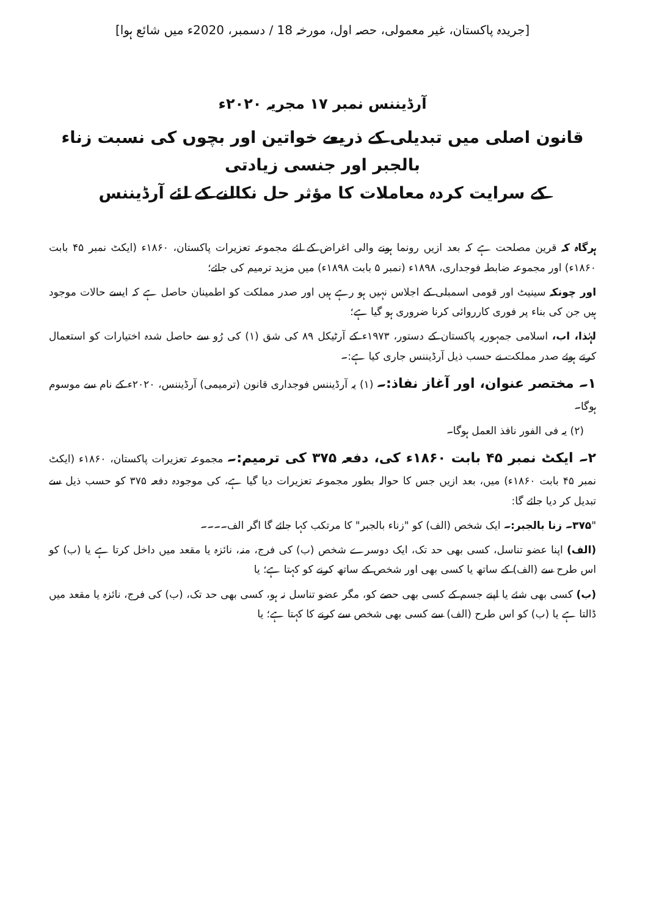[جریدہ پاکستان، غیر معمولی، حصہ اول، مورخہ 18 / دسمبر، 2020ء میں شائع ہوا]
آرڈیننس نمبر ۱۷ مجریہ ۲۰۲۰ء
قانون اصلی میں تبدیلی کے ذریعے خواتین اور بچوں کی نسبت زناء بالجبر اور جنسی زیادتی
کے سرایت کردہ معاملات کا مؤثر حل نکالنے کے لئے آرڈیننس
ہرگاہ کہ قرین مصلحت ہے کہ بعد ازیں رونما ہونے والی اغراض کے لئے مجموعہ تعزیرات پاکستان، ۱۸۶۰ء (ایکٹ نمبر ۴۵ بابت ۱۸۶۰ء) اور مجموعہ ضابطہ فوجداری، ۱۸۹۸ء (نمبر ۵ بابت ۱۸۹۸ء) میں مزید ترمیم کی جائے؛
اور چونکہ سینیٹ اور قومی اسمبلی کے اجلاس نہیں ہو رہے ہیں اور صدر مملکت کو اطمینان حاصل ہے کہ ایسے حالات موجود ہیں جن کی بناء پر فوری کارروائی کرنا ضروری ہو گیا ہے؛
لہٰذا، اب، اسلامی جمہوریہ پاکستان کے دستور، ۱۹۷۳ء کے آرٹیکل ۸۹ کی شق (۱) کی رُو سے حاصل شدہ اختیارات کو استعمال کرتے ہوئے صدر مملکت نے حسب ذیل آرڈیننس جاری کیا ہے:۔
۱۔ مختصر عنوان، اور آغاز نفاذ:۔ (۱) یہ آرڈیننس فوجداری قانون (ترمیمی) آرڈیننس، ۲۰۲۰ء کے نام سے موسوم ہوگا۔
(۲) یہ فی الفور نافذ العمل ہوگا۔
۲۔ ایکٹ نمبر ۴۵ بابت ۱۸۶۰ء کی، دفعہ ۳۷۵ کی ترمیم:۔ مجموعہ تعزیرات پاکستان، ۱۸۶۰ء (ایکٹ نمبر ۴۵ بابت ۱۸۶۰ء) میں، بعد ازیں جس کا حوالہ بطور مجموعہ تعزیرات دیا گیا ہے، کی موجودہ دفعہ ۳۷۵ کو حسب ذیل سے تبدیل کر دیا جائے گا:
"۳۷۵۔ زنا بالجبر:۔ ایک شخص (الف) کو "زناء بالجبر" کا مرتکب کہا جائے گا اگر الف۔۔۔۔
(الف) اپنا عضو تناسل، کسی بھی حد تک، ایک دوسرے شخص (ب) کی فرج، منہ، نائزہ یا مقعد میں داخل کرتا ہے یا (ب) کو اس طرح سے (الف) کے ساتھ یا کسی بھی اور شخص کے ساتھ کرنے کو کہتا ہے؛ یا
(ب) کسی بھی شئے یا اپنے جسم کے کسی بھی حصے کو، مگر عضو تناسل نہ ہو، کسی بھی حد تک، (ب) کی فرج، نائزہ یا مقعد میں ڈالتا ہے یا (ب) کو اس طرح (الف) سے کسی بھی شخص سے کرنے کا کہتا ہے؛ یا